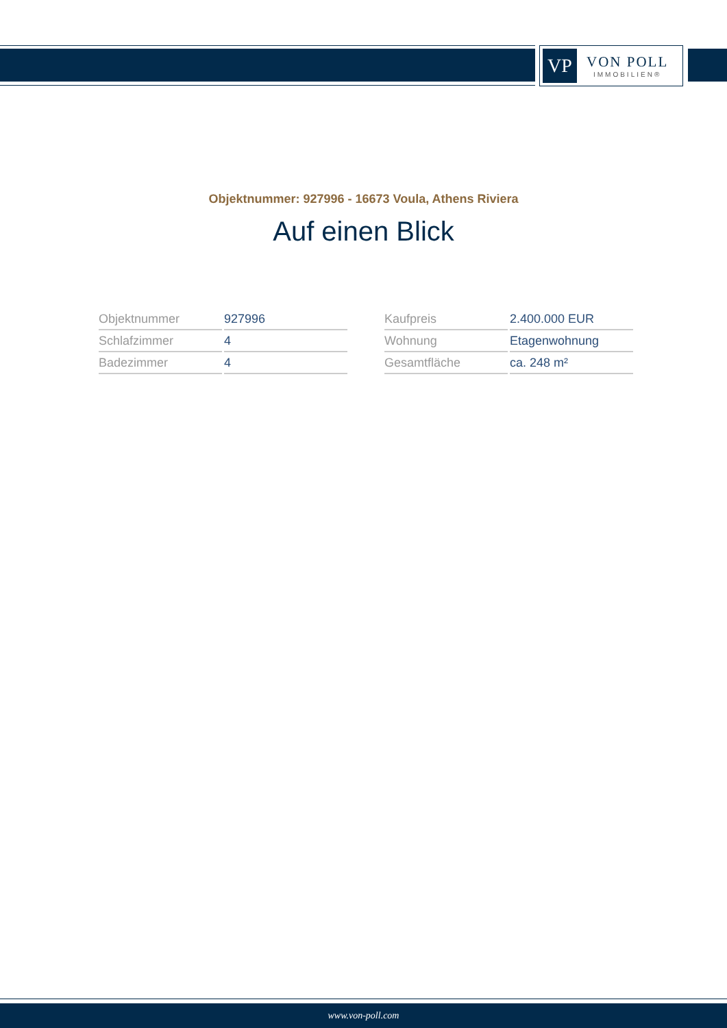VP
VON POLL
IMMOBILIEN®
Objektnummer: 927996 - 16673 Voula, Athens Riviera
Auf einen Blick
| Objektnummer | 927996 |
| Schlafzimmer | 4 |
| Badezimmer | 4 |
| Kaufpreis | 2.400.000 EUR |
| Wohnung | Etagenwohnung |
| Gesamtfläche | ca. 248 m² |
www.von-poll.com